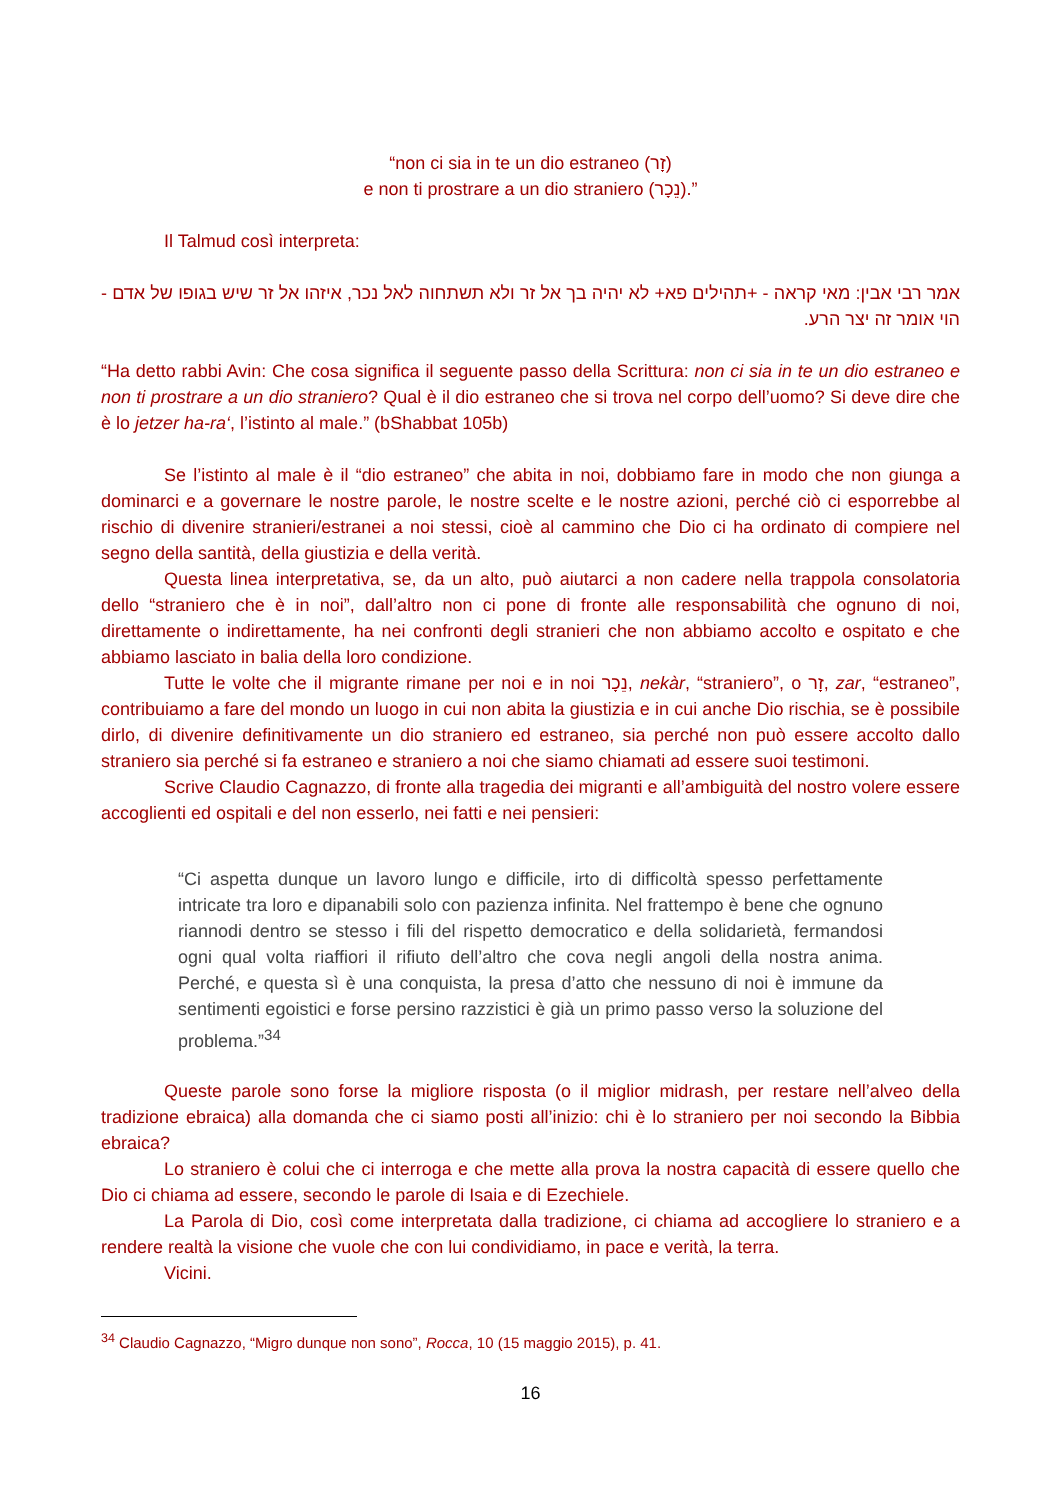“non ci sia in te un dio estraneo (זָר)
e non ti prostrare a un dio straniero (נֵכָר).”
Il Talmud così interpreta:
אמר רבי אבין: מאי קראה - +תהילים פא+ לא יהיה בך אל זר ולא תשתחוה לאל נכר, איזהו אל זר שיש בגופו של אדם - הוי אומר זה יצר הרע.
“Ha detto rabbi Avin: Che cosa significa il seguente passo della Scrittura: non ci sia in te un dio estraneo e non ti prostrare a un dio straniero? Qual è il dio estraneo che si trova nel corpo dell’uomo? Si deve dire che è lo jetzer ha-ra‘, l’istinto al male.” (bShabbat 105b)
Se l’istinto al male è il “dio estraneo” che abita in noi, dobbiamo fare in modo che non giunga a dominarci e a governare le nostre parole, le nostre scelte e le nostre azioni, perché ciò ci esporrebbe al rischio di divenire stranieri/estranei a noi stessi, cioè al cammino che Dio ci ha ordinato di compiere nel segno della santità, della giustizia e della verità.
Questa linea interpretativa, se, da un alto, può aiutarci a non cadere nella trappola consolatoria dello “straniero che è in noi”, dall’altro non ci pone di fronte alle responsabilità che ognuno di noi, direttamente o indirettamente, ha nei confronti degli stranieri che non abbiamo accolto e ospitato e che abbiamo lasciato in balia della loro condizione.
Tutte le volte che il migrante rimane per noi e in noi נֵכָר, nekàr, “straniero”, o זָר, zar, “estraneo”, contribuiamo a fare del mondo un luogo in cui non abita la giustizia e in cui anche Dio rischia, se è possibile dirlo, di divenire definitivamente un dio straniero ed estraneo, sia perché non può essere accolto dallo straniero sia perché si fa estraneo e straniero a noi che siamo chiamati ad essere suoi testimoni.
Scrive Claudio Cagnazzo, di fronte alla tragedia dei migranti e all’ambiguità del nostro volere essere accoglienti ed ospitali e del non esserlo, nei fatti e nei pensieri:
“Ci aspetta dunque un lavoro lungo e difficile, irto di difficoltà spesso perfettamente intricate tra loro e dipanabili solo con pazienza infinita. Nel frattempo è bene che ognuno riannodi dentro se stesso i fili del rispetto democratico e della solidarietà, fermandosi ogni qual volta riaffiori il rifiuto dell’altro che cova negli angoli della nostra anima. Perché, e questa sì è una conquista, la presa d’atto che nessuno di noi è immune da sentimenti egoistici e forse persino razzistici è già un primo passo verso la soluzione del problema.”<sup>34</sup>
Queste parole sono forse la migliore risposta (o il miglior midrash, per restare nell’alveo della tradizione ebraica) alla domanda che ci siamo posti all’inizio: chi è lo straniero per noi secondo la Bibbia ebraica?
Lo straniero è colui che ci interroga e che mette alla prova la nostra capacità di essere quello che Dio ci chiama ad essere, secondo le parole di Isaia e di Ezechiele.
La Parola di Dio, così come interpretata dalla tradizione, ci chiama ad accogliere lo straniero e a rendere realtà la visione che vuole che con lui condividiamo, in pace e verità, la terra.
Vicini.
<sup>34</sup> Claudio Cagnazzo, “Migro dunque non sono”, Rocca, 10 (15 maggio 2015), p. 41.
16